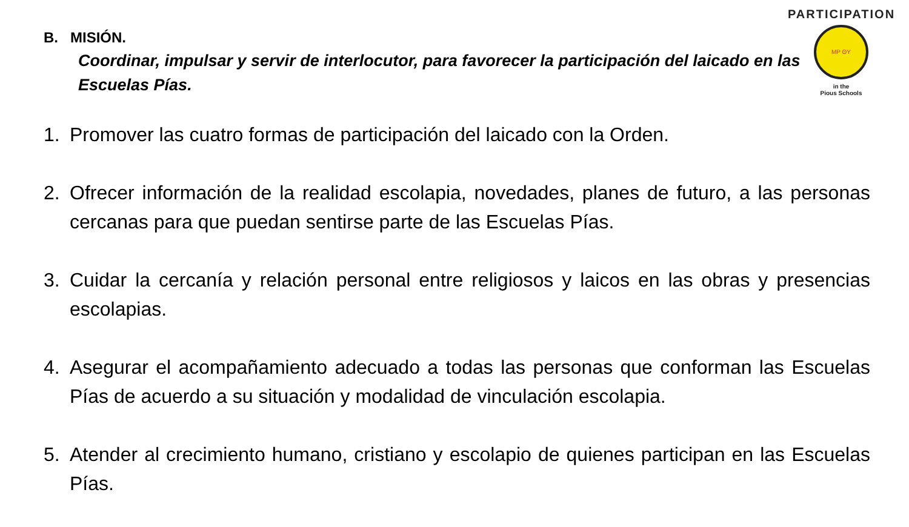PARTICIPATION
MP ΘY
in the
Pious Schools
B. MISIÓN.
Coordinar, impulsar y servir de interlocutor, para favorecer la participación del laicado en las Escuelas Pías.
1. Promover las cuatro formas de participación del laicado con la Orden.
2. Ofrecer información de la realidad escolapia, novedades, planes de futuro, a las personas cercanas para que puedan sentirse parte de las Escuelas Pías.
3. Cuidar la cercanía y relación personal entre religiosos y laicos en las obras y presencias escolapias.
4. Asegurar el acompañamiento adecuado a todas las personas que conforman las Escuelas Pías de acuerdo a su situación y modalidad de vinculación escolapia.
5. Atender al crecimiento humano, cristiano y escolapio de quienes participan en las Escuelas Pías.